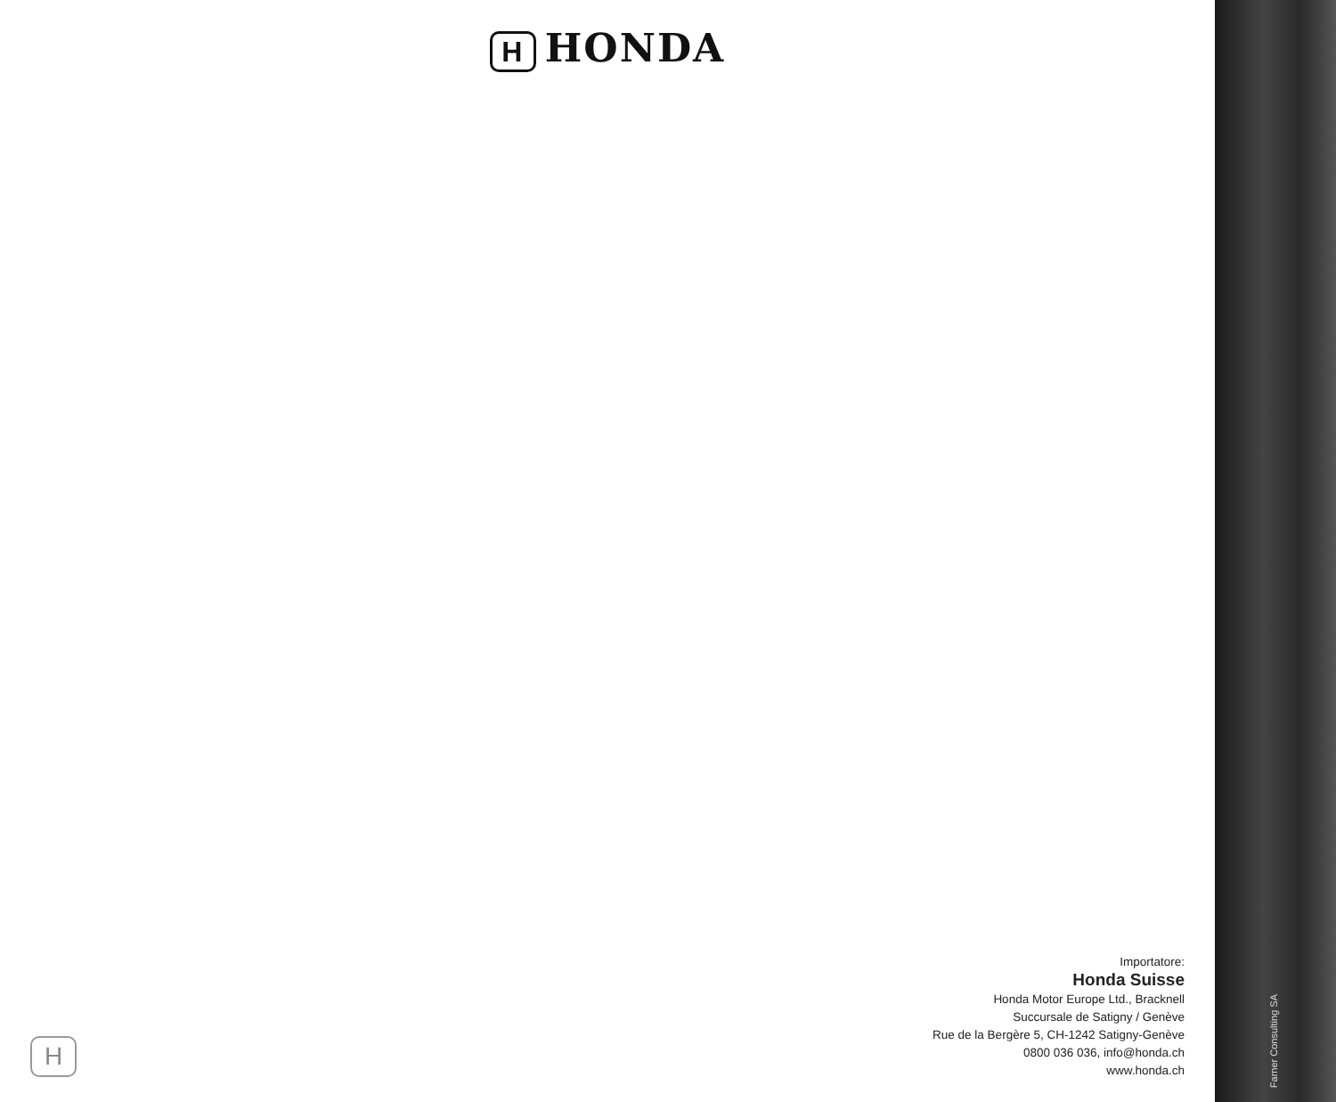H HONDA
Importatore:
Honda Suisse
Honda Motor Europe Ltd., Bracknell
Succursale de Satigny / Genève
Rue de la Bergère 5, CH-1242 Satigny-Genève
0800 036 036, info@honda.ch
www.honda.ch
H
Farner Consulting SA